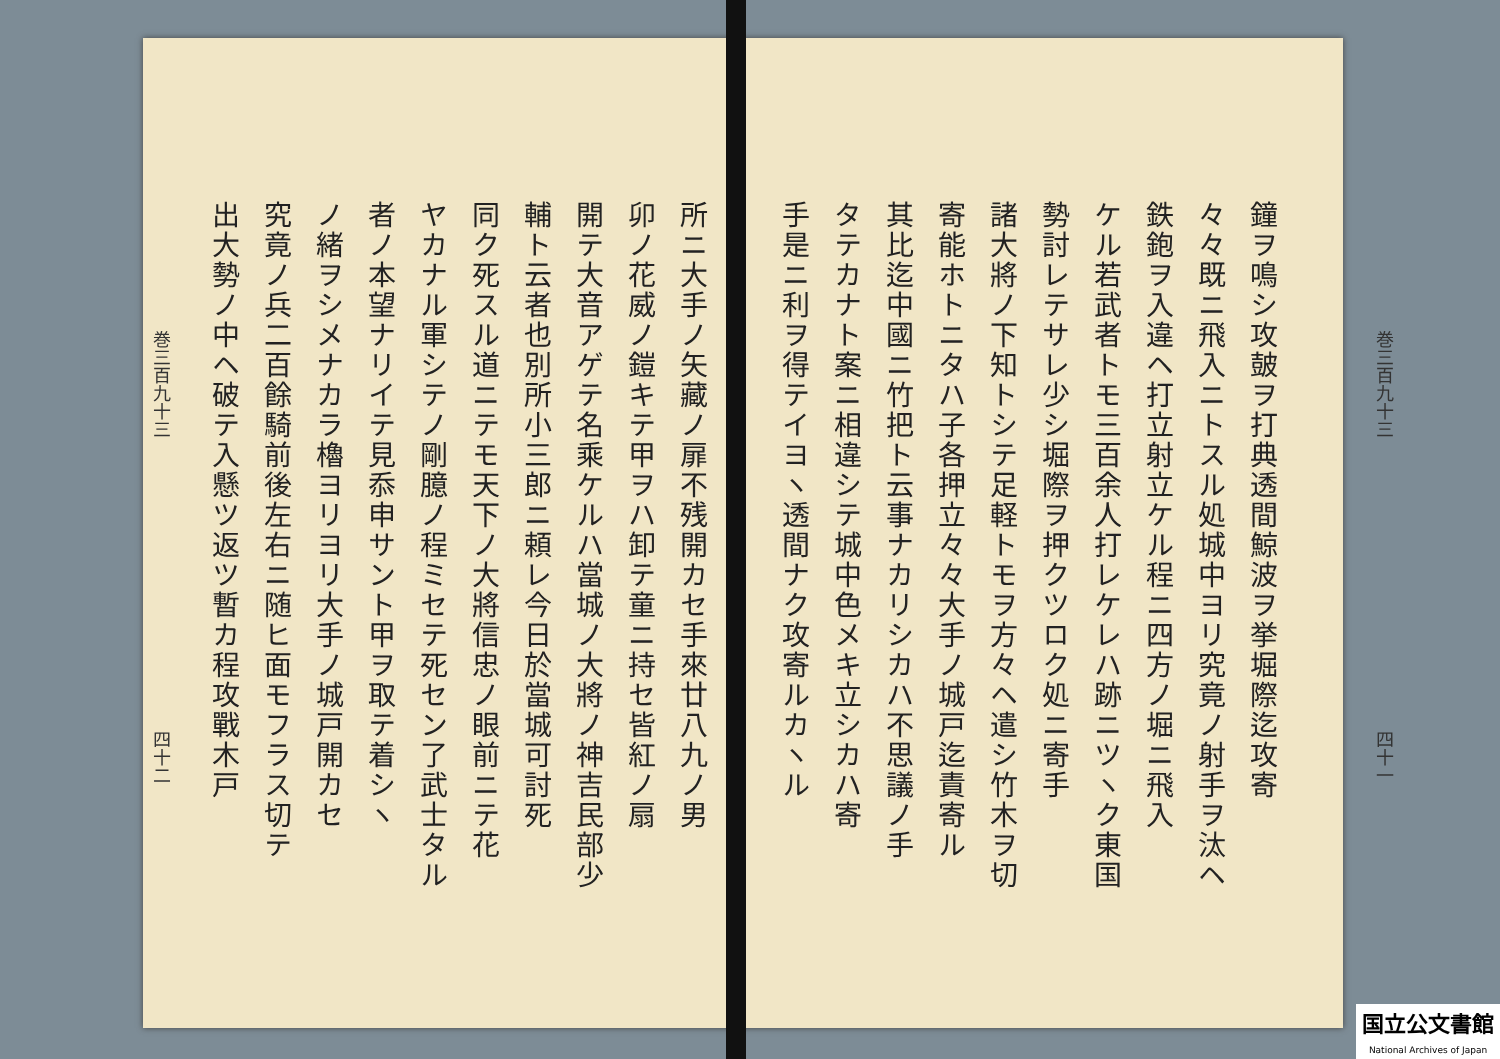巻三百九十三
四十一
鐘ヲ鳴シ攻皷ヲ打典透間鯨波ヲ挙堀際迄攻寄
々々既ニ飛入ニトスル処城中ヨリ究竟ノ射手ヲ汰ヘ
鉄鉋ヲ入違ヘ打立射立ケル程ニ四方ノ堀ニ飛入
ケル若武者トモ三百余人打レケレハ跡ニツヽク東国
勢討レテサレ少シ堀際ヲ押クツロク処ニ寄手
諸大將ノ下知トシテ足軽トモヲ方々ヘ遣シ竹木ヲ切
寄能ホトニタハ子各押立々々大手ノ城戸迄責寄ル
其比迄中國ニ竹把ト云事ナカリシカハ不思議ノ手
タテカナト案ニ相違シテ城中色メキ立シカハ寄
手是ニ利ヲ得テイヨヽ透間ナク攻寄ルカヽル
巻三百九十三
四十二
所ニ大手ノ矢藏ノ扉不残開カセ手來廿八九ノ男
卯ノ花威ノ鎧キテ甲ヲハ卸テ童ニ持セ皆紅ノ扇
開テ大音アゲテ名乘ケルハ當城ノ大將ノ神吉民部少
輔ト云者也別所小三郎ニ頼レ今日於當城可討死
同ク死スル道ニテモ天下ノ大將信忠ノ眼前ニテ花
ヤカナル軍シテノ剛臆ノ程ミセテ死セン了武士タル
者ノ本望ナリイテ見忝申サント甲ヲ取テ着シヽ
ノ緒ヲシメナカラ櫓ヨリヨリ大手ノ城戸開カセ
究竟ノ兵二百餘騎前後左右ニ随ヒ面モフラス切テ
出大勢ノ中ヘ破テ入懸ツ返ツ暫カ程攻戰木戸
国立公文書館
National Archives of Japan